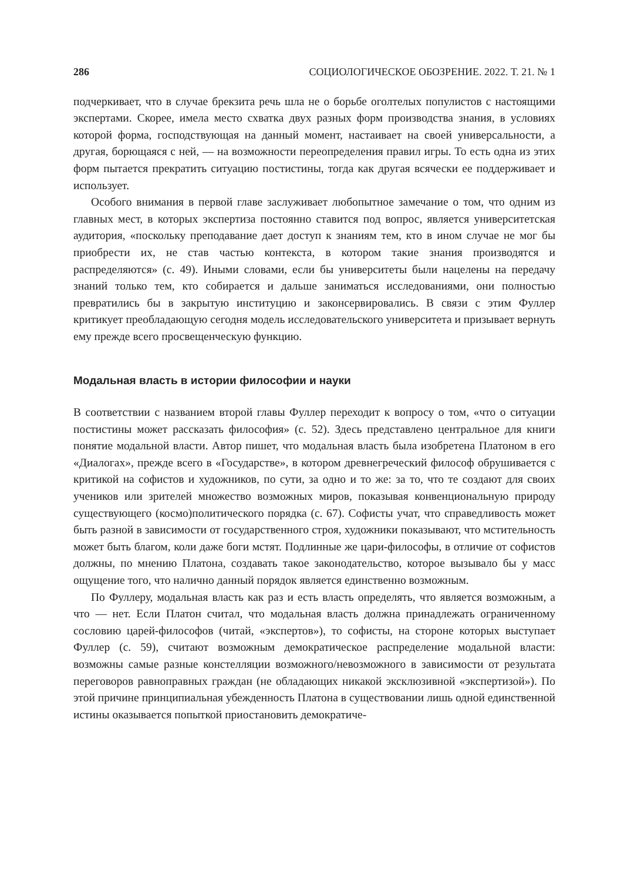286 СОЦИОЛОГИЧЕСКОЕ ОБОЗРЕНИЕ. 2022. Т. 21. № 1
подчеркивает, что в случае брекзита речь шла не о борьбе оголтелых популистов с настоящими экспертами. Скорее, имела место схватка двух разных форм производства знания, в условиях которой форма, господствующая на данный момент, настаивает на своей универсальности, а другая, борющаяся с ней, — на возможности переопределения правил игры. То есть одна из этих форм пытается прекратить ситуацию постистины, тогда как другая всячески ее поддерживает и использует.
Особого внимания в первой главе заслуживает любопытное замечание о том, что одним из главных мест, в которых экспертиза постоянно ставится под вопрос, является университетская аудитория, «поскольку преподавание дает доступ к знаниям тем, кто в ином случае не мог бы приобрести их, не став частью контекста, в котором такие знания производятся и распределяются» (с. 49). Иными словами, если бы университеты были нацелены на передачу знаний только тем, кто собирается и дальше заниматься исследованиями, они полностью превратились бы в закрытую институцию и законсервировались. В связи с этим Фуллер критикует преобладающую сегодня модель исследовательского университета и призывает вернуть ему прежде всего просвещенческую функцию.
Модальная власть в истории философии и науки
В соответствии с названием второй главы Фуллер переходит к вопросу о том, «что о ситуации постистины может рассказать философия» (с. 52). Здесь представлено центральное для книги понятие модальной власти. Автор пишет, что модальная власть была изобретена Платоном в его «Диалогах», прежде всего в «Государстве», в котором древнегреческий философ обрушивается с критикой на софистов и художников, по сути, за одно и то же: за то, что те создают для своих учеников или зрителей множество возможных миров, показывая конвенциональную природу существующего (космо)политического порядка (с. 67). Софисты учат, что справедливость может быть разной в зависимости от государственного строя, художники показывают, что мстительность может быть благом, коли даже боги мстят. Подлинные же цари-философы, в отличие от софистов должны, по мнению Платона, создавать такое законодательство, которое вызывало бы у масс ощущение того, что налично данный порядок является единственно возможным.
По Фуллеру, модальная власть как раз и есть власть определять, что является возможным, а что — нет. Если Платон считал, что модальная власть должна принадлежать ограниченному сословию царей-философов (читай, «экспертов»), то софисты, на стороне которых выступает Фуллер (с. 59), считают возможным демократическое распределение модальной власти: возможны самые разные констелляции возможного/невозможного в зависимости от результата переговоров равноправных граждан (не обладающих никакой эксклюзивной «экспертизой»). По этой причине принципиальная убежденность Платона в существовании лишь одной единственной истины оказывается попыткой приостановить демократиче-